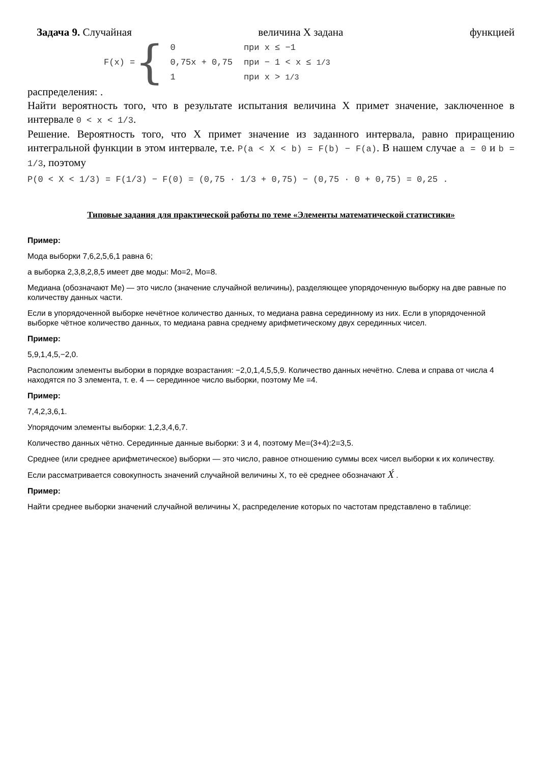Задача 9. Случайная величина X задана функцией
F(x) = {
| 0 | при x ≤ −1 |
| 0,75x + 0,75 | при − 1 < x ≤ 1/3 |
| 1 | при x > 1/3 |
распределения: .
Найти вероятность того, что в результате испытания величина X примет значение, заключенное в интервале 0 < x < 1/3.
Решение. Вероятность того, что X примет значение из заданного интервала, равно приращению интегральной функции в этом интервале, т.е. P(a < X < b) = F(b) − F(a). В нашем случае a = 0 и b = 1/3, поэтому
P(0 < X < 1/3) = F(1/3) − F(0) = (0,75 · 1/3 + 0,75) − (0,75 · 0 + 0,75) = 0,25 .
Типовые задания для практической работы по теме «Элементы математической статистики»
Пример:
Мода выборки 7,6,2,5,6,1 равна 6;
а выборка 2,3,8,2,8,5 имеет две моды: Mo=2, Mo=8.
Медиана (обозначают Me) — это число (значение случайной величины), разделяющее упорядоченную выборку на две равные по количеству данных части.
Если в упорядоченной выборке нечётное количество данных, то медиана равна серединному из них. Если в упорядоченной выборке чётное количество данных, то медиана равна среднему арифметическому двух серединных чисел.
Пример:
5,9,1,4,5,−2,0.
Расположим элементы выборки в порядке возрастания: −2,0,1,4,5,5,9. Количество данных нечётно. Слева и справа от числа 4 находятся по 3 элемента, т. е. 4 — серединное число выборки, поэтому Me =4.
Пример:
7,4,2,3,6,1.
Упорядочим элементы выборки: 1,2,3,4,6,7.
Количество данных чётно. Серединные данные выборки: 3 и 4, поэтому Me=(3+4):2=3,5.
Среднее (или среднее арифметическое) выборки — это число, равное отношению суммы всех чисел выборки к их количеству.
Если рассматривается совокупность значений случайной величины X, то её среднее обозначают X́ .
Пример:
Найти среднее выборки значений случайной величины X, распределение которых по частотам представлено в таблице: